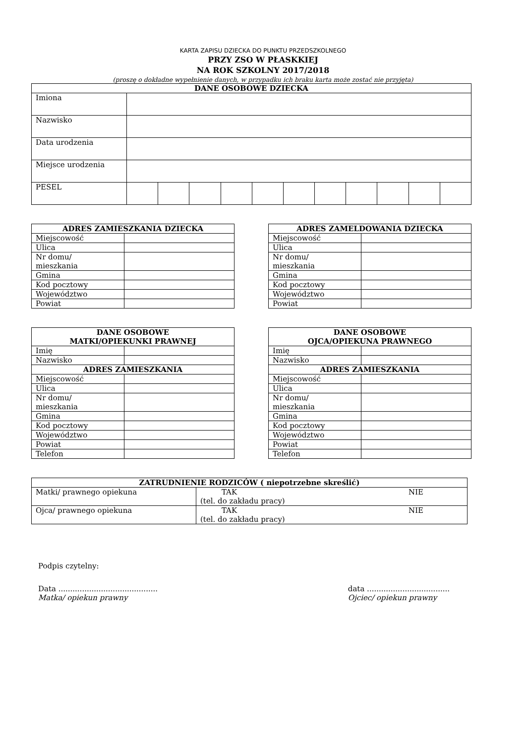KARTA ZAPISU DZIECKA DO PUNKTU PRZEDSZKOLNEGO
PRZY ZSO W PŁASKKIEJ
NA ROK SZKOLNY 2017/2018
(proszę o dokładne wypełnienie danych, w przypadku ich braku karta może zostać nie przyjęta)
| DANE OSOBOWE DZIECKA | | | | | | | | | | | |
| --- | --- | --- | --- | --- | --- | --- | --- | --- | --- | --- | --- |
| Imiona | | | | | | | | | | | |
| Nazwisko | | | | | | | | | | | |
| Data urodzenia | | | | | | | | | | | |
| Miejsce urodzenia | | | | | | | | | | | |
| PESEL | | | | | | | | | | | |
| ADRES ZAMIESZKANIA DZIECKA | |
| --- | --- |
| Miejscowość | |
| Ulica | |
| Nr domu/ mieszkania | |
| Gmina | |
| Kod pocztowy | |
| Województwo | |
| Powiat | |
| ADRES ZAMELDOWANIA DZIECKA | |
| --- | --- |
| Miejscowość | |
| Ulica | |
| Nr domu/ mieszkania | |
| Gmina | |
| Kod pocztowy | |
| Województwo | |
| Powiat | |
| DANE OSOBOWE MATKI/OPIEKUNKI PRAWNEJ | |
| --- | --- |
| Imię | |
| Nazwisko | |
| ADRES ZAMIESZKANIA | |
| Miejscowość | |
| Ulica | |
| Nr domu/ mieszkania | |
| Gmina | |
| Kod pocztowy | |
| Województwo | |
| Powiat | |
| Telefon | |
| DANE OSOBOWE OJCA/OPIEKUNA PRAWNEGO | |
| --- | --- |
| Imię | |
| Nazwisko | |
| ADRES ZAMIESZKANIA | |
| Miejscowość | |
| Ulica | |
| Nr domu/ mieszkania | |
| Gmina | |
| Kod pocztowy | |
| Województwo | |
| Powiat | |
| Telefon | |
| ZATRUDNIENIE RODZICÓW ( niepotrzebne skreślić) | | |
| --- | --- | --- |
| Matki/ prawnego opiekuna | TAK (tel. do zakładu pracy) | NIE |
| Ojca/ prawnego opiekuna | TAK (tel. do zakładu pracy) | NIE |
Podpis czytelny:
Data ..........................................
Matka/ opiekun prawny
data ...................................
Ojciec/ opiekun prawny